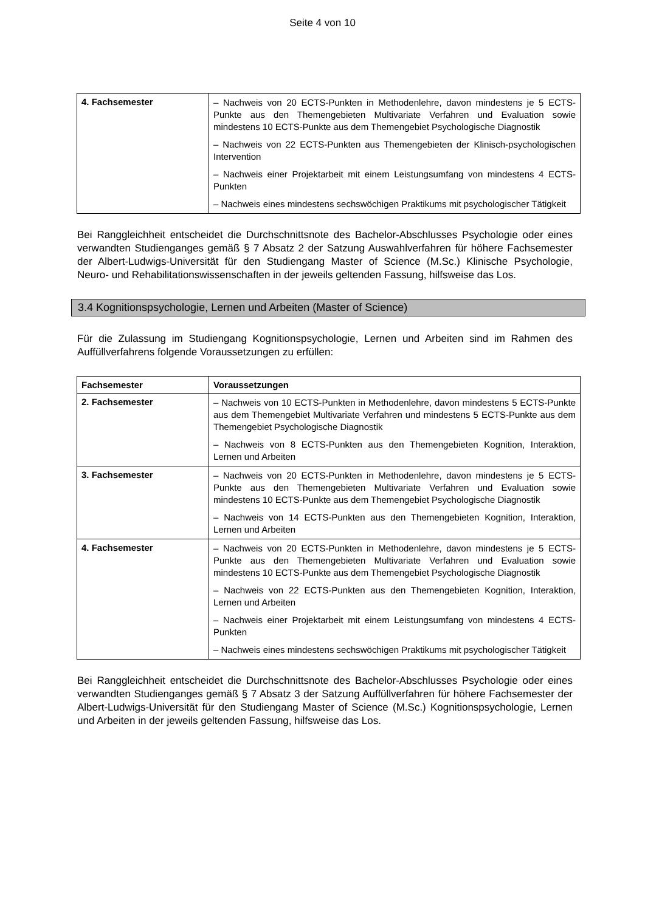Seite 4 von 10
| 4. Fachsemester | – Nachweis von 20 ECTS-Punkten in Methodenlehre, davon mindestens je 5 ECTS-Punkte aus den Themengebieten Multivariate Verfahren und Evaluation sowie mindestens 10 ECTS-Punkte aus dem Themengebiet Psychologische Diagnostik – Nachweis von 22 ECTS-Punkten aus Themengebieten der Klinisch-psychologischen Intervention – Nachweis einer Projektarbeit mit einem Leistungsumfang von mindestens 4 ECTS-Punkten – Nachweis eines mindestens sechswöchigen Praktikums mit psychologischer Tätigkeit |
Bei Ranggleichheit entscheidet die Durchschnittsnote des Bachelor-Abschlusses Psychologie oder eines verwandten Studienganges gemäß § 7 Absatz 2 der Satzung Auswahlverfahren für höhere Fachsemester der Albert-Ludwigs-Universität für den Studiengang Master of Science (M.Sc.) Klinische Psychologie, Neuro- und Rehabilitationswissenschaften in der jeweils geltenden Fassung, hilfsweise das Los.
3.4 Kognitionspsychologie, Lernen und Arbeiten (Master of Science)
Für die Zulassung im Studiengang Kognitionspsychologie, Lernen und Arbeiten sind im Rahmen des Auffüllverfahrens folgende Voraussetzungen zu erfüllen:
| Fachsemester | Voraussetzungen |
| --- | --- |
| 2. Fachsemester | – Nachweis von 10 ECTS-Punkten in Methodenlehre, davon mindestens 5 ECTS-Punkte aus dem Themengebiet Multivariate Verfahren und mindestens 5 ECTS-Punkte aus dem Themengebiet Psychologische Diagnostik – Nachweis von 8 ECTS-Punkten aus den Themengebieten Kognition, Interaktion, Lernen und Arbeiten |
| 3. Fachsemester | – Nachweis von 20 ECTS-Punkten in Methodenlehre, davon mindestens je 5 ECTS-Punkte aus den Themengebieten Multivariate Verfahren und Evaluation sowie mindestens 10 ECTS-Punkte aus dem Themengebiet Psychologische Diagnostik – Nachweis von 14 ECTS-Punkten aus den Themengebieten Kognition, Interaktion, Lernen und Arbeiten |
| 4. Fachsemester | – Nachweis von 20 ECTS-Punkten in Methodenlehre, davon mindestens je 5 ECTS-Punkte aus den Themengebieten Multivariate Verfahren und Evaluation sowie mindestens 10 ECTS-Punkte aus dem Themengebiet Psychologische Diagnostik – Nachweis von 22 ECTS-Punkten aus den Themengebieten Kognition, Interaktion, Lernen und Arbeiten – Nachweis einer Projektarbeit mit einem Leistungsumfang von mindestens 4 ECTS-Punkten – Nachweis eines mindestens sechswöchigen Praktikums mit psychologischer Tätigkeit |
Bei Ranggleichheit entscheidet die Durchschnittsnote des Bachelor-Abschlusses Psychologie oder eines verwandten Studienganges gemäß § 7 Absatz 3 der Satzung Auffüllverfahren für höhere Fachsemester der Albert-Ludwigs-Universität für den Studiengang Master of Science (M.Sc.) Kognitionspsychologie, Lernen und Arbeiten in der jeweils geltenden Fassung, hilfsweise das Los.